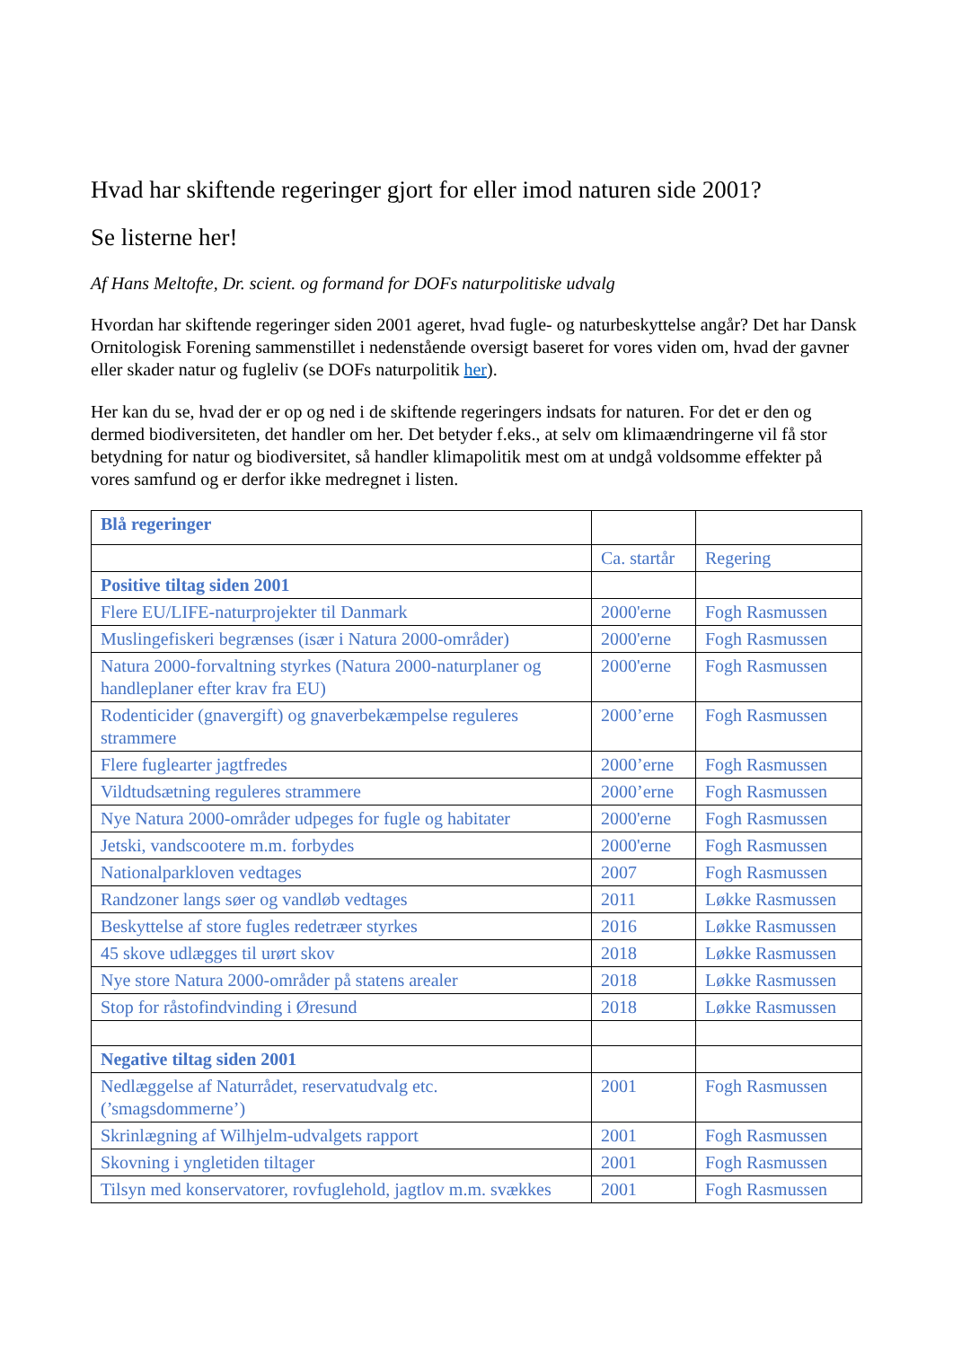Hvad har skiftende regeringer gjort for eller imod naturen side 2001?
Se listerne her!
Af Hans Meltofte, Dr. scient. og formand for DOFs naturpolitiske udvalg
Hvordan har skiftende regeringer siden 2001 ageret, hvad fugle- og naturbeskyttelse angår? Det har Dansk Ornitologisk Forening sammenstillet i nedenstående oversigt baseret for vores viden om, hvad der gavner eller skader natur og fugleliv (se DOFs naturpolitik her).
Her kan du se, hvad der er op og ned i de skiftende regeringers indsats for naturen. For det er den og dermed biodiversiteten, det handler om her. Det betyder f.eks., at selv om klimaændringerne vil få stor betydning for natur og biodiversitet, så handler klimapolitik mest om at undgå voldsomme effekter på vores samfund og er derfor ikke medregnet i listen.
| Blå regeringer | | |
| | Ca. startår | Regering |
| Positive tiltag siden 2001 | | |
| Flere EU/LIFE-naturprojekter til Danmark | 2000'erne | Fogh Rasmussen |
| Muslingefiskeri begrænses (især i Natura 2000-områder) | 2000'erne | Fogh Rasmussen |
| Natura 2000-forvaltning styrkes (Natura 2000-naturplaner og handleplaner efter krav fra EU) | 2000'erne | Fogh Rasmussen |
| Rodenticider (gnavergift) og gnaverbekæmpelse reguleres strammere | 2000’erne | Fogh Rasmussen |
| Flere fuglearter jagtfredes | 2000’erne | Fogh Rasmussen |
| Vildtudsætning reguleres strammere | 2000’erne | Fogh Rasmussen |
| Nye Natura 2000-områder udpeges for fugle og habitater | 2000'erne | Fogh Rasmussen |
| Jetski, vandscootere m.m. forbydes | 2000'erne | Fogh Rasmussen |
| Nationalparkloven vedtages | 2007 | Fogh Rasmussen |
| Randzoner langs søer og vandløb vedtages | 2011 | Løkke Rasmussen |
| Beskyttelse af store fugles redetræer styrkes | 2016 | Løkke Rasmussen |
| 45 skove udlægges til urørt skov | 2018 | Løkke Rasmussen |
| Nye store Natura 2000-områder på statens arealer | 2018 | Løkke Rasmussen |
| Stop for råstofindvinding i Øresund | 2018 | Løkke Rasmussen |
| Negative tiltag siden 2001 | | |
| Nedlæggelse af Naturrådet, reservatudvalg etc. (’smagsdommerne’) | 2001 | Fogh Rasmussen |
| Skrinlægning af Wilhjelm-udvalgets rapport | 2001 | Fogh Rasmussen |
| Skovning i yngletiden tiltager | 2001 | Fogh Rasmussen |
| Tilsyn med konservatorer, rovfuglehold, jagtlov m.m. svækkes | 2001 | Fogh Rasmussen |